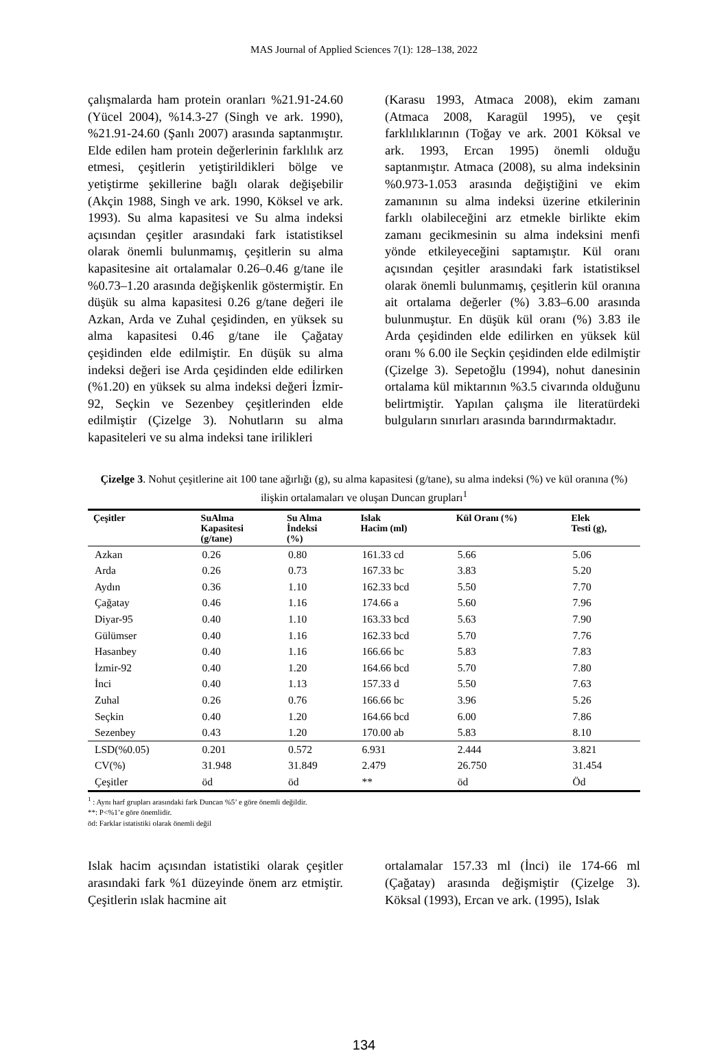MAS Journal of Applied Sciences 7(1): 128–138, 2022
çalışmalarda ham protein oranları %21.91-24.60 (Yücel 2004), %14.3-27 (Singh ve ark. 1990), %21.91-24.60 (Şanlı 2007) arasında saptanmıştır. Elde edilen ham protein değerlerinin farklılık arz etmesi, çeşitlerin yetiştirildikleri bölge ve yetiştirme şekillerine bağlı olarak değişebilir (Akçin 1988, Singh ve ark. 1990, Köksel ve ark. 1993). Su alma kapasitesi ve Su alma indeksi açısından çeşitler arasındaki fark istatistiksel olarak önemli bulunmamış, çeşitlerin su alma kapasitesine ait ortalamalar 0.26–0.46 g/tane ile %0.73–1.20 arasında değişkenlik göstermiştir. En düşük su alma kapasitesi 0.26 g/tane değeri ile Azkan, Arda ve Zuhal çeşidinden, en yüksek su alma kapasitesi 0.46 g/tane ile Çağatay çeşidinden elde edilmiştir. En düşük su alma indeksi değeri ise Arda çeşidinden elde edilirken (%1.20) en yüksek su alma indeksi değeri İzmir-92, Seçkin ve Sezenbey çeşitlerinden elde edilmiştir (Çizelge 3). Nohutların su alma kapasiteleri ve su alma indeksi tane irilikleri
(Karasu 1993, Atmaca 2008), ekim zamanı (Atmaca 2008, Karagül 1995), ve çeşit farklılıklarının (Toğay ve ark. 2001 Köksal ve ark. 1993, Ercan 1995) önemli olduğu saptanmıştır. Atmaca (2008), su alma indeksinin %0.973-1.053 arasında değiştiğini ve ekim zamanının su alma indeksi üzerine etkilerinin farklı olabileceğini arz etmekle birlikte ekim zamanı gecikmesinin su alma indeksini menfi yönde etkileyeceğini saptamıştır. Kül oranı açısından çeşitler arasındaki fark istatistiksel olarak önemli bulunmamış, çeşitlerin kül oranına ait ortalama değerler (%) 3.83–6.00 arasında bulunmuştur. En düşük kül oranı (%) 3.83 ile Arda çeşidinden elde edilirken en yüksek kül oranı % 6.00 ile Seçkin çeşidinden elde edilmiştir (Çizelge 3). Sepetoğlu (1994), nohut danesinin ortalama kül miktarının %3.5 civarında olduğunu belirtmiştir. Yapılan çalışma ile literatürdeki bulguların sınırları arasında barındırmaktadır.
Çizelge 3. Nohut çeşitlerine ait 100 tane ağırlığı (g), su alma kapasitesi (g/tane), su alma indeksi (%) ve kül oranına (%) ilişkin ortalamaları ve oluşan Duncan grupları<sup>1</sup>
| Çeşitler | SuAlma Kapasitesi (g/tane) | Su Alma İndeksi (%) | Islak Hacim (ml) | Kül Oranı (%) | Elek Testi (g), |
| --- | --- | --- | --- | --- | --- |
| Azkan | 0.26 | 0.80 | 161.33 cd | 5.66 | 5.06 |
| Arda | 0.26 | 0.73 | 167.33 bc | 3.83 | 5.20 |
| Aydın | 0.36 | 1.10 | 162.33 bcd | 5.50 | 7.70 |
| Çağatay | 0.46 | 1.16 | 174.66 a | 5.60 | 7.96 |
| Diyar-95 | 0.40 | 1.10 | 163.33 bcd | 5.63 | 7.90 |
| Gülümser | 0.40 | 1.16 | 162.33 bcd | 5.70 | 7.76 |
| Hasanbey | 0.40 | 1.16 | 166.66 bc | 5.83 | 7.83 |
| İzmir-92 | 0.40 | 1.20 | 164.66 bcd | 5.70 | 7.80 |
| İnci | 0.40 | 1.13 | 157.33 d | 5.50 | 7.63 |
| Zuhal | 0.26 | 0.76 | 166.66 bc | 3.96 | 5.26 |
| Seçkin | 0.40 | 1.20 | 164.66 bcd | 6.00 | 7.86 |
| Sezenbey | 0.43 | 1.20 | 170.00 ab | 5.83 | 8.10 |
| LSD(%0.05) | 0.201 | 0.572 | 6.931 | 2.444 | 3.821 |
| CV(%) | 31.948 | 31.849 | 2.479 | 26.750 | 31.454 |
| Çeşitler | öd | öd | ** | öd | Öd |
<sup>1</sup> : Aynı harf grupları arasındaki fark Duncan %5’ e göre önemli değildir.
**: P<%1’e göre önemlidir.
öd: Farklar istatistiki olarak önemli değil
Islak hacim açısından istatistiki olarak çeşitler arasındaki fark %1 düzeyinde önem arz etmiştir. Çeşitlerin ıslak hacmine ait
ortalamalar 157.33 ml (İnci) ile 174-66 ml (Çağatay) arasında değişmiştir (Çizelge 3). Köksal (1993), Ercan ve ark. (1995), Islak
134